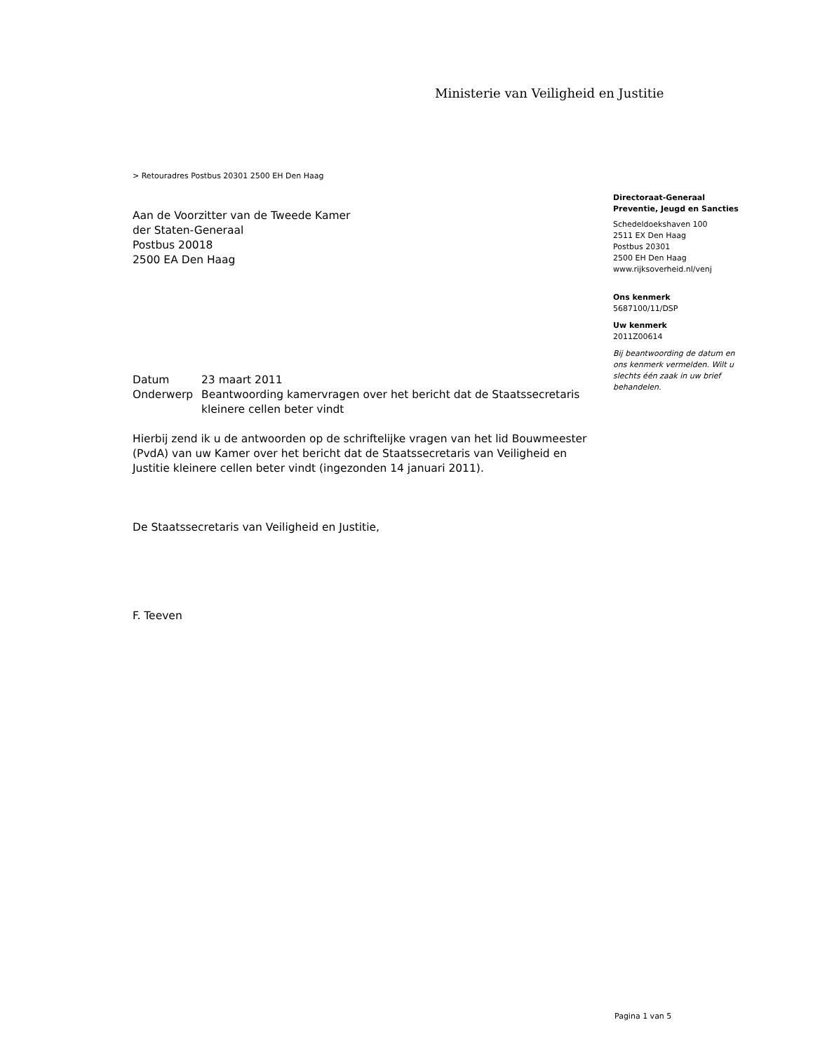Ministerie van Veiligheid en Justitie
> Retouradres Postbus 20301 2500 EH Den Haag
Aan de Voorzitter van de Tweede Kamer
der Staten-Generaal
Postbus 20018
2500 EA Den Haag
| Datum | 23 maart 2011 |
| Onderwerp | Beantwoording kamervragen over het bericht dat de Staatssecretaris kleinere cellen beter vindt |
Hierbij zend ik u de antwoorden op de schriftelijke vragen van het lid Bouwmeester (PvdA) van uw Kamer over het bericht dat de Staatssecretaris van Veiligheid en Justitie kleinere cellen beter vindt (ingezonden 14 januari 2011).
De Staatssecretaris van Veiligheid en Justitie,
F. Teeven
Directoraat-Generaal Preventie, Jeugd en Sancties
Schedeldoekshaven 100
2511 EX Den Haag
Postbus 20301
2500 EH Den Haag
www.rijksoverheid.nl/venj
Ons kenmerk
5687100/11/DSP
Uw kenmerk
2011Z00614
Bij beantwoording de datum en ons kenmerk vermelden. Wilt u slechts één zaak in uw brief behandelen.
Pagina 1 van 5